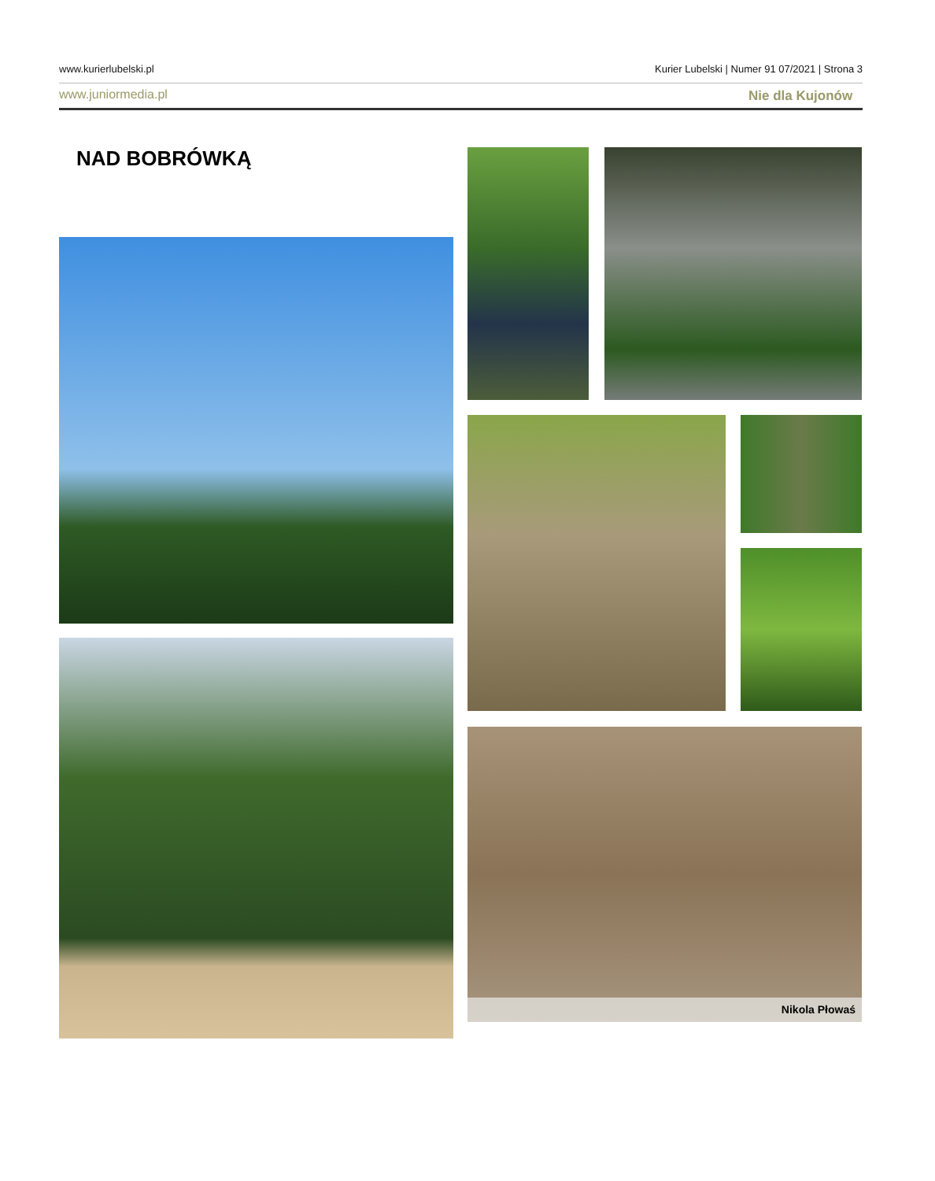www.kurierlubelski.pl Kurier Lubelski | Numer 91 07/2021 | Strona 3
www.juniormedia.pl Nie dla Kujonów
NAD BOBRÓWKĄ
Nikola Płowaś